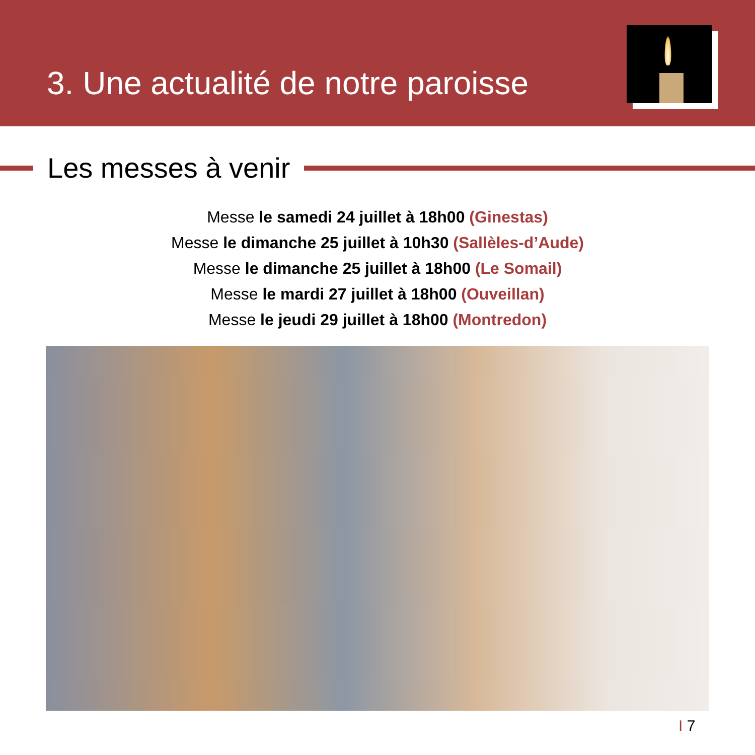3. Une actualité de notre paroisse
Les messes à venir
Messe le samedi 24 juillet à 18h00 (Ginestas)
Messe le dimanche 25 juillet à 10h30 (Sallèles-d’Aude)
Messe le dimanche 25 juillet à 18h00 (Le Somail)
Messe le mardi 27 juillet à 18h00 (Ouveillan)
Messe le jeudi 29 juillet à 18h00 (Montredon)
I 7